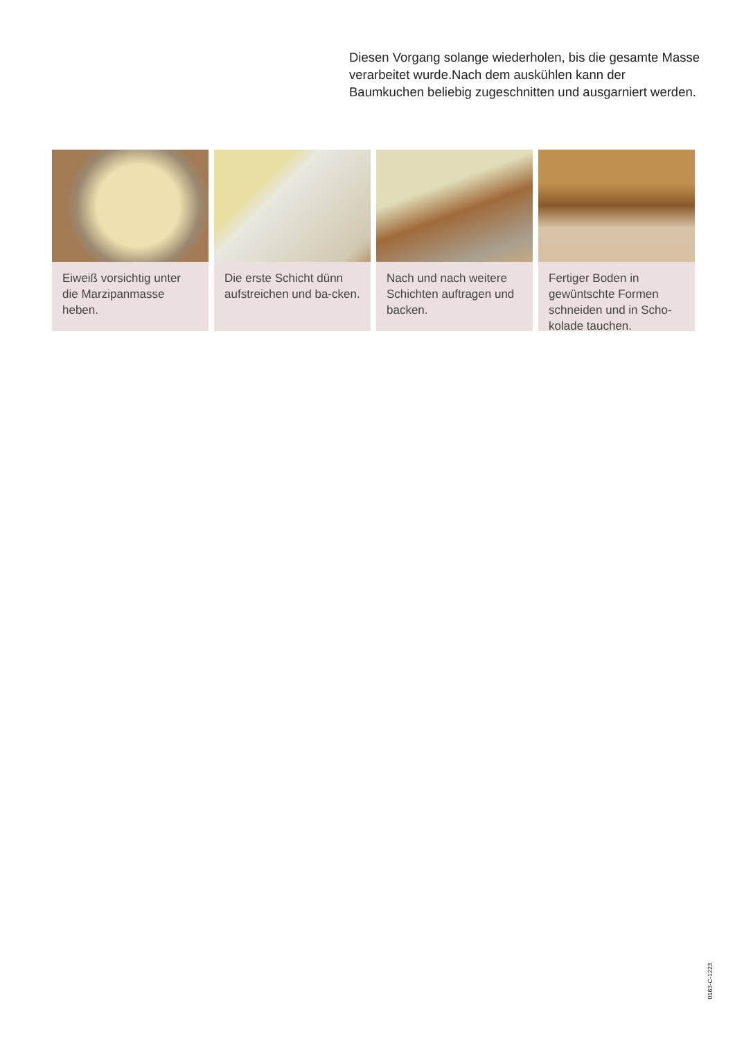Diesen Vorgang solange wiederholen, bis die gesamte Masse verarbeitet wurde.Nach dem auskühlen kann der Baumkuchen beliebig zugeschnitten und ausgarniert werden.
Eiweiß vorsichtig unter die Marzipanmasse heben.
Die erste Schicht dünn aufstreichen und ba-cken.
Nach und nach weitere Schichten auftragen und backen.
Fertiger Boden in gewüntschte Formen schneiden und in Scho-kolade tauchen.
0163-C-1223